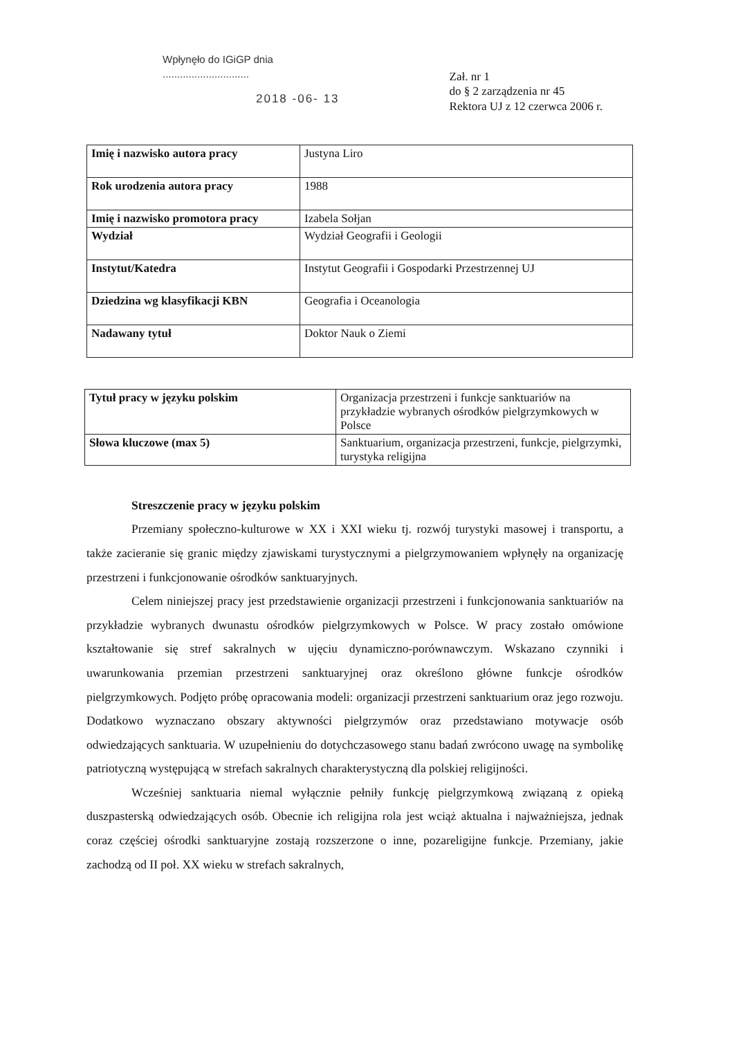Wpłynęło do IGiGP dnia
..............................
2018 -06- 13
Zał. nr 1
do § 2 zarządzenia nr 45
Rektora UJ z 12 czerwca 2006 r.
| Imię i nazwisko autora pracy | Justyna Liro |
| Rok urodzenia autora pracy | 1988 |
| Imię i nazwisko promotora pracy | Izabela Sołjan |
| Wydział | Wydział Geografii i Geologii |
| Instytut/Katedra | Instytut Geografii i Gospodarki Przestrzennej UJ |
| Dziedzina wg klasyfikacji KBN | Geografia i Oceanologia |
| Nadawany tytuł | Doktor Nauk o Ziemi |
| Tytuł pracy w języku polskim | Organizacja przestrzeni i funkcje sanktuariów na przykładzie wybranych ośrodków pielgrzymkowych w Polsce |
| Słowa kluczowe (max 5) | Sanktuarium, organizacja przestrzeni, funkcje, pielgrzymki, turystyka religijna |
Streszczenie pracy w języku polskim
Przemiany społeczno-kulturowe w XX i XXI wieku tj. rozwój turystyki masowej i transportu, a także zacieranie się granic między zjawiskami turystycznymi a pielgrzymowaniem wpłynęły na organizację przestrzeni i funkcjonowanie ośrodków sanktuaryjnych.
Celem niniejszej pracy jest przedstawienie organizacji przestrzeni i funkcjonowania sanktuariów na przykładzie wybranych dwunastu ośrodków pielgrzymkowych w Polsce. W pracy zostało omówione kształtowanie się stref sakralnych w ujęciu dynamiczno-porównawczym. Wskazano czynniki i uwarunkowania przemian przestrzeni sanktuaryjnej oraz określono główne funkcje ośrodków pielgrzymkowych. Podjęto próbę opracowania modeli: organizacji przestrzeni sanktuarium oraz jego rozwoju. Dodatkowo wyznaczano obszary aktywności pielgrzymów oraz przedstawiano motywacje osób odwiedzających sanktuaria. W uzupełnieniu do dotychczasowego stanu badań zwrócono uwagę na symbolikę patriotyczną występującą w strefach sakralnych charakterystyczną dla polskiej religijności.
Wcześniej sanktuaria niemal wyłącznie pełniły funkcję pielgrzymkową związaną z opieką duszpasterską odwiedzających osób. Obecnie ich religijna rola jest wciąż aktualna i najważniejsza, jednak coraz częściej ośrodki sanktuaryjne zostają rozszerzone o inne, pozareligijne funkcje. Przemiany, jakie zachodzą od II poł. XX wieku w strefach sakralnych,